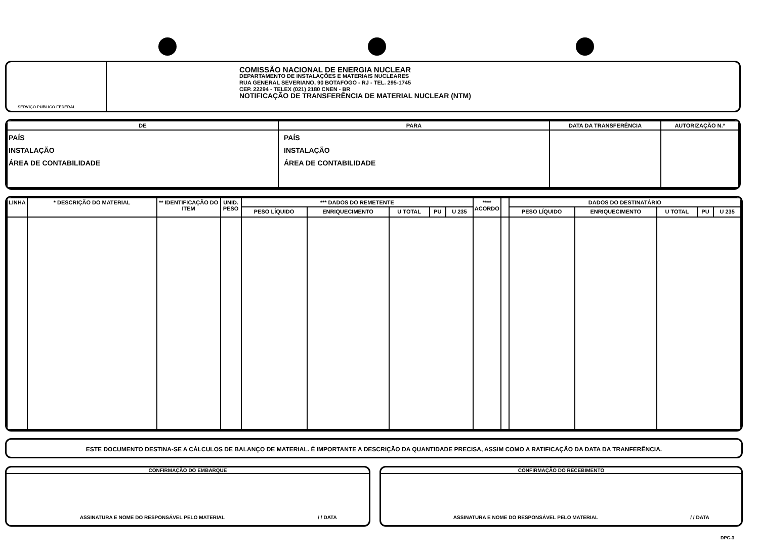SERVIÇO PÚBLICO FEDERAL
COMISSÃO NACIONAL DE ENERGIA NUCLEAR
DEPARTAMENTO DE INSTALAÇÕES E MATERIAIS NUCLEARES
RUA GENERAL SEVERIANO, 90 BOTAFOGO - RJ - TEL. 295-1745
CEP. 22294 - TELEX (021) 2180 CNEN - BR
NOTIFICAÇÃO DE TRANSFERÊNCIA DE MATERIAL NUCLEAR (NTM)
| DE | PARA | DATA DA TRANSFERÊNCIA | AUTORIZAÇÃO N.º |
| --- | --- | --- | --- |
| PAÍS INSTALAÇÃO ÁREA DE CONTABILIDADE | PAÍS INSTALAÇÃO ÁREA DE CONTABILIDADE | | |
| LINHA | * DESCRIÇÃO DO MATERIAL | ** IDENTIFICAÇÃO DO ITEM | UNID. PESO | *** DADOS DO REMETENTE | | | | | **** ACORDO | | DADOS DO DESTINATÁRIO | | | | |
| --- | --- | --- | --- | --- | --- | --- | --- | --- | --- | --- | --- | --- | --- | --- | --- |
| | | | | PESO LÍQUIDO | ENRIQUECIMENTO | U TOTAL | PU | U 235 | | | PESO LÍQUIDO | ENRIQUECIMENTO | U TOTAL | PU | U 235 |
ESTE DOCUMENTO DESTINA-SE A CÁLCULOS DE BALANÇO DE MATERIAL. É IMPORTANTE A DESCRIÇÃO DA QUANTIDADE PRECISA, ASSIM COMO A RATIFICAÇÃO DA DATA DA TRANFERÊNCIA.
CONFIRMAÇÃO DO EMBARQUE
ASSINATURA E NOME DO RESPONSÁVEL PELO MATERIAL / / DATA
CONFIRMAÇÃO DO RECEBIMENTO
ASSINATURA E NOME DO RESPONSÁVEL PELO MATERIAL / / DATA
DPC-3